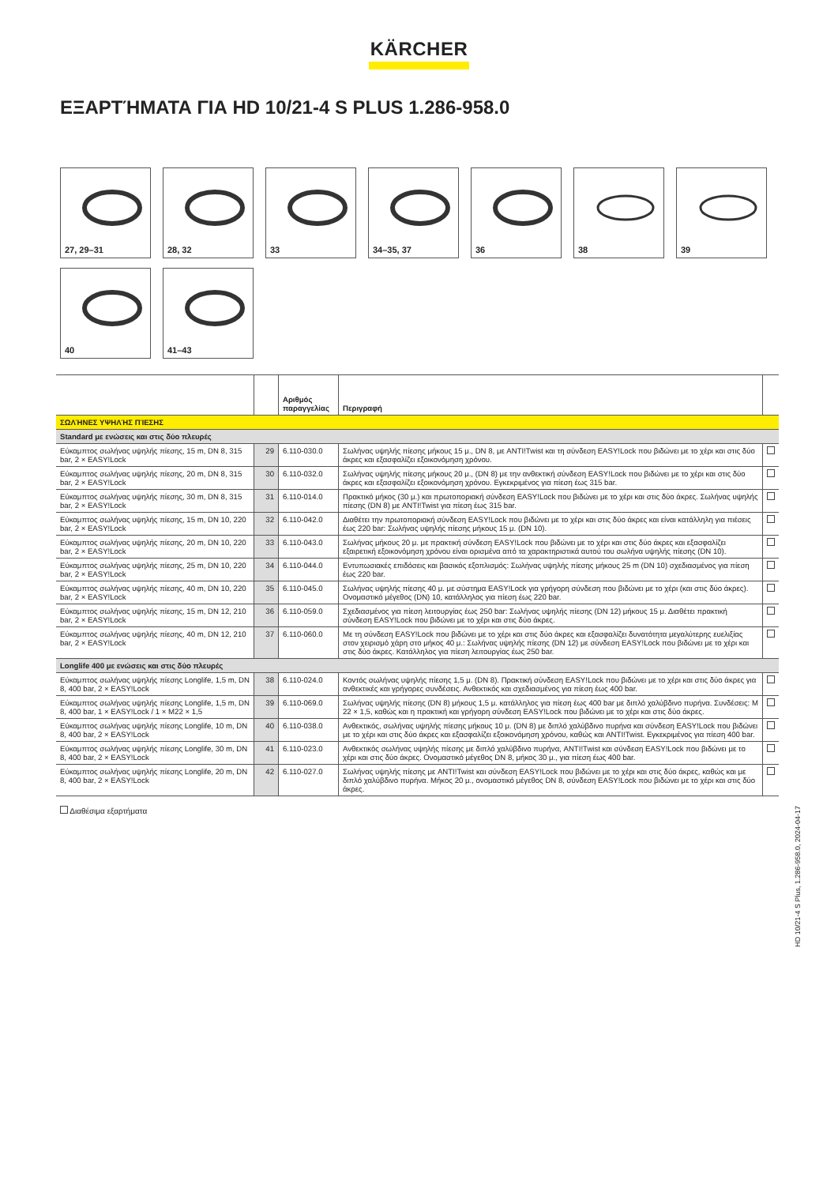KÄRCHER
ΕΞΑΡΤΉΜΑΤΑ ΓΙΑ HD 10/21-4 S PLUS 1.286-958.0
27, 29–31
28, 32
33
34–35, 37
36
38
39
40
41–43
| | | Αριθμός παραγγελίας | Περιγραφή | |
| --- | --- | --- | --- | --- |
| ΣΩΛΉΝΕΣ ΥΨΗΛΉΣ ΠΊΕΣΗΣ | | | | |
| Standard με ενώσεις και στις δύο πλευρές | | | | |
| Εύκαμπτος σωλήνας υψηλής πίεσης, 15 m, DN 8, 315 bar, 2 × EASY!Lock | 29 | 6.110-030.0 | Σωλήνας υψηλής πίεσης μήκους 15 μ., DN 8, με ANTI!Twist και τη σύνδεση EASY!Lock που βιδώνει με το χέρι και στις δύο άκρες και εξασφαλίζει εξοικονόμηση χρόνου. | |
| Εύκαμπτος σωλήνας υψηλής πίεσης, 20 m, DN 8, 315 bar, 2 × EASY!Lock | 30 | 6.110-032.0 | Σωλήνας υψηλής πίεσης μήκους 20 μ., (DN 8) με την ανθεκτική σύνδεση EASY!Lock που βιδώνει με το χέρι και στις δύο άκρες και εξασφαλίζει εξοικονόμηση χρόνου. Εγκεκριμένος για πίεση έως 315 bar. | |
| Εύκαμπτος σωλήνας υψηλής πίεσης, 30 m, DN 8, 315 bar, 2 × EASY!Lock | 31 | 6.110-014.0 | Πρακτικό μήκος (30 μ.) και πρωτοποριακή σύνδεση EASY!Lock που βιδώνει με το χέρι και στις δύο άκρες. Σωλήνας υψηλής πίεσης (DN 8) με ANTI!Twist για πίεση έως 315 bar. | |
| Εύκαμπτος σωλήνας υψηλής πίεσης, 15 m, DN 10, 220 bar, 2 × EASY!Lock | 32 | 6.110-042.0 | Διαθέτει την πρωτοποριακή σύνδεση EASY!Lock που βιδώνει με το χέρι και στις δύο άκρες και είναι κατάλληλη για πιέσεις έως 220 bar: Σωλήνας υψηλής πίεσης μήκους 15 μ. (DN 10). | |
| Εύκαμπτος σωλήνας υψηλής πίεσης, 20 m, DN 10, 220 bar, 2 × EASY!Lock | 33 | 6.110-043.0 | Σωλήνας μήκους 20 μ. με πρακτική σύνδεση EASY!Lock που βιδώνει με το χέρι και στις δύο άκρες και εξασφαλίζει εξαιρετική εξοικονόμηση χρόνου είναι ορισμένα από τα χαρακτηριστικά αυτού του σωλήνα υψηλής πίεσης (DN 10). | |
| Εύκαμπτος σωλήνας υψηλής πίεσης, 25 m, DN 10, 220 bar, 2 × EASY!Lock | 34 | 6.110-044.0 | Εντυπωσιακές επιδόσεις και βασικός εξοπλισμός: Σωλήνας υψηλής πίεσης μήκους 25 m (DN 10) σχεδιασμένος για πίεση έως 220 bar. | |
| Εύκαμπτος σωλήνας υψηλής πίεσης, 40 m, DN 10, 220 bar, 2 × EASY!Lock | 35 | 6.110-045.0 | Σωλήνας υψηλής πίεσης 40 μ. με σύστημα EASY!Lock για γρήγορη σύνδεση που βιδώνει με το χέρι (και στις δύο άκρες). Ονομαστικό μέγεθος (DN) 10, κατάλληλος για πίεση έως 220 bar. | |
| Εύκαμπτος σωλήνας υψηλής πίεσης, 15 m, DN 12, 210 bar, 2 × EASY!Lock | 36 | 6.110-059.0 | Σχεδιασμένος για πίεση λειτουργίας έως 250 bar: Σωλήνας υψηλής πίεσης (DN 12) μήκους 15 μ. Διαθέτει πρακτική σύνδεση EASY!Lock που βιδώνει με το χέρι και στις δύο άκρες. | |
| Εύκαμπτος σωλήνας υψηλής πίεσης, 40 m, DN 12, 210 bar, 2 × EASY!Lock | 37 | 6.110-060.0 | Με τη σύνδεση EASY!Lock που βιδώνει με το χέρι και στις δύο άκρες και εξασφαλίζει δυνατότητα μεγαλύτερης ευελιξίας στον χειρισμό χάρη στο μήκος 40 μ.: Σωλήνας υψηλής πίεσης (DN 12) με σύνδεση EASY!Lock που βιδώνει με το χέρι και στις δύο άκρες. Κατάλληλος για πίεση λειτουργίας έως 250 bar. | |
| Longlife 400 με ενώσεις και στις δύο πλευρές | | | | |
| Εύκαμπτος σωλήνας υψηλής πίεσης Longlife, 1,5 m, DN 8, 400 bar, 2 × EASY!Lock | 38 | 6.110-024.0 | Κοντός σωλήνας υψηλής πίεσης 1,5 μ. (DN 8). Πρακτική σύνδεση EASY!Lock που βιδώνει με το χέρι και στις δύο άκρες για ανθεκτικές και γρήγορες συνδέσεις. Ανθεκτικός και σχεδιασμένος για πίεση έως 400 bar. | |
| Εύκαμπτος σωλήνας υψηλής πίεσης Longlife, 1,5 m, DN 8, 400 bar, 1 × EASY!Lock / 1 × M22 × 1,5 | 39 | 6.110-069.0 | Σωλήνας υψηλής πίεσης (DN 8) μήκους 1,5 μ. κατάλληλος για πίεση έως 400 bar με διπλό χαλύβδινο πυρήνα. Συνδέσεις: M 22 × 1,5, καθώς και η πρακτική και γρήγορη σύνδεση EASY!Lock που βιδώνει με το χέρι και στις δύο άκρες. | |
| Εύκαμπτος σωλήνας υψηλής πίεσης Longlife, 10 m, DN 8, 400 bar, 2 × EASY!Lock | 40 | 6.110-038.0 | Ανθεκτικός, σωλήνας υψηλής πίεσης μήκους 10 μ. (DN 8) με διπλό χαλύβδινο πυρήνα και σύνδεση EASY!Lock που βιδώνει με το χέρι και στις δύο άκρες και εξασφαλίζει εξοικονόμηση χρόνου, καθώς και ANTI!Twist. Εγκεκριμένος για πίεση 400 bar. | |
| Εύκαμπτος σωλήνας υψηλής πίεσης Longlife, 30 m, DN 8, 400 bar, 2 × EASY!Lock | 41 | 6.110-023.0 | Ανθεκτικός σωλήνας υψηλής πίεσης με διπλό χαλύβδινο πυρήνα, ANTI!Twist και σύνδεση EASY!Lock που βιδώνει με το χέρι και στις δύο άκρες. Ονομαστικό μέγεθος DN 8, μήκος 30 μ., για πίεση έως 400 bar. | |
| Εύκαμπτος σωλήνας υψηλής πίεσης Longlife, 20 m, DN 8, 400 bar, 2 × EASY!Lock | 42 | 6.110-027.0 | Σωλήνας υψηλής πίεσης με ANTI!Twist και σύνδεση EASY!Lock που βιδώνει με το χέρι και στις δύο άκρες, καθώς και με διπλό χαλύβδινο πυρήνα. Μήκος 20 μ., ονομαστικό μέγεθος DN 8, σύνδεση EASY!Lock που βιδώνει με το χέρι και στις δύο άκρες. | |
Διαθέσιμα εξαρτήματα
HD 10/21-4 S Plus, 1.286-958.0, 2024-04-17